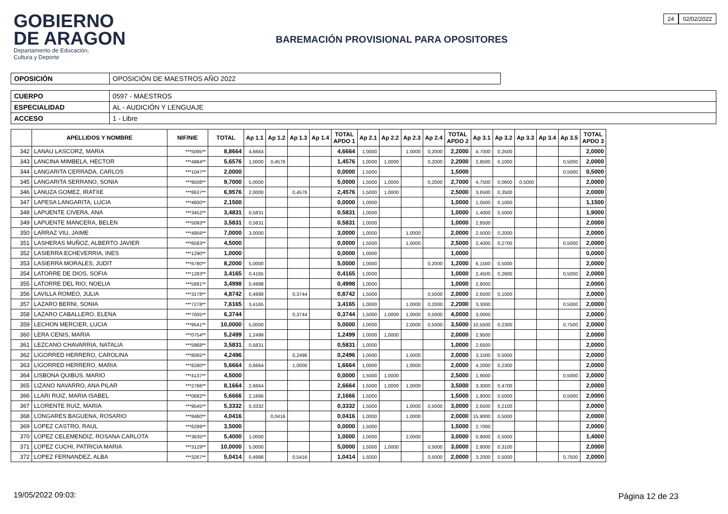GOBIERNO
DE ARAGON
Departamento de Educación,
Cultura y Deporte
BAREMACIÓN PROVISIONAL PARA OPOSITORES
24 02/02/2022
| OPOSICIÓN | OPOSICIÓN DE MAESTROS AÑO 2022 |
| CUERPO | 0597 - MAESTROS |
| ESPECIALIDAD | AL - AUDICIÓN Y LENGUAJE |
| ACCESO | 1 - Libre |
| | APELLIDOS Y NOMBRE | NIF/NIE | TOTAL | Ap 1.1 | Ap 1.2 | Ap 1.3 | Ap 1.4 | TOTAL APDO 1 | Ap 2.1 | Ap 2.2 | Ap 2.3 | Ap 2.4 | TOTAL APDO 2 | Ap 3.1 | Ap 3.2 | Ap 3.3 | Ap 3.4 | Ap 3.5 | TOTAL APDO 3 |
| --- | --- | --- | --- | --- | --- | --- | --- | --- | --- | --- | --- | --- | --- | --- | --- | --- | --- | --- | --- |
| 342 | LANAU LASCORZ, MARIA | ***5095** | 8,8664 | 4,6664 | | | | 4,6664 | 1,0000 | | 1,0000 | 0,2000 | 2,2000 | 4,7000 | 0,2500 | | | | 2,0000 |
| 343 | LANCINA MIMBELA, HECTOR | ***4984** | 5,6576 | 1,0000 | 0,4576 | | | 1,4576 | 1,0000 | 1,0000 | | 0,2000 | 2,2000 | 2,8500 | 0,1000 | | | 0,5000 | 2,0000 |
| 344 | LANGARITA CERRADA, CARLOS | ***1047** | 2,0000 | | | | | 0,0000 | 1,5000 | | | | 1,5000 | | | | | 0,5000 | 0,5000 |
| 345 | LANGARITA SERRANO, SONIA | ***9508** | 9,7000 | 5,0000 | | | | 5,0000 | 1,5000 | 1,0000 | | 0,2000 | 2,7000 | 4,7500 | 0,0600 | 0,5000 | | | 2,0000 |
| 346 | LANUZA GOMEZ, IRATXE | ***8637** | 6,9576 | 2,0000 | | 0,4576 | | 2,4576 | 1,5000 | 1,0000 | | | 2,5000 | 3,6500 | 0,3500 | | | | 2,0000 |
| 347 | LAPESA LANGARITA, LUCIA | ***4600** | 2,1500 | | | | | 0,0000 | 1,0000 | | | | 1,0000 | 1,0500 | 0,1000 | | | | 1,1500 |
| 348 | LAPUENTE CIVERA, ANA | ***3452** | 3,4831 | 0,5831 | | | | 0,5831 | 1,0000 | | | | 1,0000 | 1,4000 | 0,5000 | | | | 1,9000 |
| 349 | LAPUENTE MANCERA, BELEN | ***5093** | 3,5831 | 0,5831 | | | | 0,5831 | 1,0000 | | | | 1,0000 | 2,8500 | | | | | 2,0000 |
| 350 | LARRAZ VIU, JAIME | ***4956** | 7,0000 | 3,0000 | | | | 3,0000 | 1,0000 | | 1,0000 | | 2,0000 | 2,5000 | 0,2000 | | | | 2,0000 |
| 351 | LASHERAS MUÑOZ, ALBERTO JAVIER | ***6583** | 4,5000 | | | | | 0,0000 | 1,5000 | | 1,0000 | | 2,5000 | 2,4000 | 0,2700 | | | 0,5000 | 2,0000 |
| 352 | LASIERRA ECHEVERRIA, INES | ***1290** | 1,0000 | | | | | 0,0000 | 1,0000 | | | | 1,0000 | | | | | | 0,0000 |
| 353 | LASIERRA MORALES, JUDIT | ***6780** | 8,2000 | 5,0000 | | | | 5,0000 | 1,0000 | | | 0,2000 | 1,2000 | 6,1500 | 0,5000 | | | | 2,0000 |
| 354 | LATORRE DE DIOS, SOFIA | ***1283** | 3,4165 | 0,4165 | | | | 0,4165 | 1,0000 | | | | 1,0000 | 2,4500 | 0,2600 | | | 0,5000 | 2,0000 |
| 355 | LATORRE DEL RIO, NOELIA | ***5891** | 3,4998 | 0,4998 | | | | 0,4998 | 1,0000 | | | | 1,0000 | 2,8000 | | | | | 2,0000 |
| 356 | LAVILLA ROMEO, JULIA | ***3178** | 4,8742 | 0,4998 | | 0,3744 | | 0,8742 | 1,5000 | | | 0,5000 | 2,0000 | 2,6500 | 0,1000 | | | | 2,0000 |
| 357 | LAZARO BERNI, SONIA | ***7278** | 7,6165 | 3,4165 | | | | 3,4165 | 1,0000 | | 1,0000 | 0,2000 | 2,2000 | 3,3000 | | | | 0,5000 | 2,0000 |
| 358 | LAZARO CABALLERO, ELENA | ***7005** | 6,3744 | | | 0,3744 | | 0,3744 | 1,5000 | 1,0000 | 1,0000 | 0,5000 | 4,0000 | 3,0000 | | | | | 2,0000 |
| 359 | LECHON MERCIER, LUCIA | ***9541** | 10,0000 | 5,0000 | | | | 5,0000 | 1,0000 | | 2,0000 | 0,5000 | 3,5000 | 10,5500 | 0,2300 | | | 0,7500 | 2,0000 |
| 360 | LERA CENIS, MARIA | ***0754** | 5,2499 | 1,2499 | | | | 1,2499 | 1,0000 | 1,0000 | | | 2,0000 | 2,9500 | | | | | 2,0000 |
| 361 | LEZCANO CHAVARRIA, NATALIA | ***5968** | 3,5831 | 0,5831 | | | | 0,5831 | 1,0000 | | | | 1,0000 | 2,6500 | | | | | 2,0000 |
| 362 | LIGORRED HERRERO, CAROLINA | ***8065** | 4,2496 | | | 0,2496 | | 0,2496 | 1,0000 | | 1,0000 | | 2,0000 | 3,1500 | 0,5000 | | | | 2,0000 |
| 363 | LIGORRED HERRERO, MARIA | ***8280** | 5,6664 | 0,6664 | | 1,0000 | | 1,6664 | 1,0000 | | 1,0000 | | 2,0000 | 4,2000 | 0,2300 | | | | 2,0000 |
| 364 | LISBONA QUIBUS, MARIO | ***4137** | 4,5000 | | | | | 0,0000 | 1,5000 | 1,0000 | | | 2,5000 | 1,9000 | | | | 0,5000 | 2,0000 |
| 365 | LIZANO NAVARRO, ANA PILAR | ***2786** | 8,1664 | 2,6664 | | | | 2,6664 | 1,5000 | 1,0000 | 1,0000 | | 3,5000 | 3,3000 | 0,4700 | | | | 2,0000 |
| 366 | LLARI RUIZ, MARIA ISABEL | ***0682** | 5,6666 | 2,1666 | | | | 2,1666 | 1,5000 | | | | 1,5000 | 1,9000 | 0,5000 | | | 0,5000 | 2,0000 |
| 367 | LLORENTE RUIZ, MARIA | ***9545** | 5,3332 | 0,3332 | | | | 0,3332 | 1,5000 | | 1,0000 | 0,5000 | 3,0000 | 2,6500 | 0,2100 | | | | 2,0000 |
| 368 | LONGARES BAGUENA, ROSARIO | ***8480** | 4,0416 | | 0,0416 | | | 0,0416 | 1,0000 | | 1,0000 | | 2,0000 | 15,9000 | 0,5000 | | | | 2,0000 |
| 369 | LOPEZ CASTRO, RAUL | ***6299** | 3,5000 | | | | | 0,0000 | 1,5000 | | | | 1,5000 | 2,7000 | | | | | 2,0000 |
| 370 | LOPEZ CELEMENDIZ, ROSANA CARLOTA | ***3635** | 5,4000 | 1,0000 | | | | 1,0000 | 1,0000 | | 2,0000 | | 3,0000 | 0,9000 | 0,5000 | | | | 1,4000 |
| 371 | LOPEZ CUCHI, PATRICIA MARIA | ***3129** | 10,0000 | 5,0000 | | | | 5,0000 | 1,5000 | 1,0000 | | 0,5000 | 3,0000 | 2,8000 | 0,3100 | | | | 2,0000 |
| 372 | LOPEZ FERNANDEZ, ALBA | ***3267** | 5,0414 | 0,4998 | | 0,5416 | | 1,0414 | 1,5000 | | | 0,5000 | 2,0000 | 3,2000 | 0,5000 | | | 0,7500 | 2,0000 |
19/05/2022 09:03: Página 12 de 23